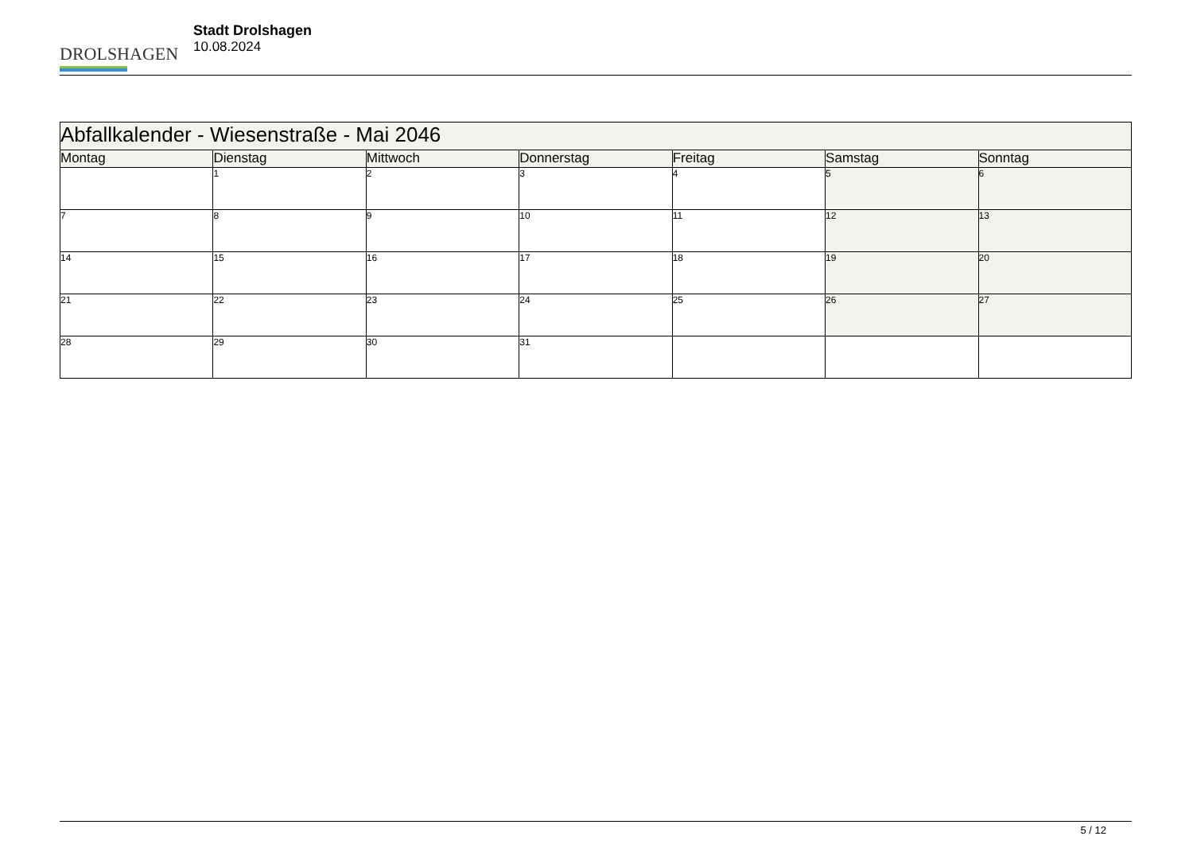DROLSHAGEN
Stadt Drolshagen
10.08.2024
| Abfallkalender - Wiesenstraße - Mai 2046 | | | | | | |
| --- | --- | --- | --- | --- | --- | --- |
| Montag | Dienstag | Mittwoch | Donnerstag | Freitag | Samstag | Sonntag |
| | 1 | 2 | 3 | 4 | 5 | 6 |
| 7 | 8 | 9 | 10 | 11 | 12 | 13 |
| 14 | 15 | 16 | 17 | 18 | 19 | 20 |
| 21 | 22 | 23 | 24 | 25 | 26 | 27 |
| 28 | 29 | 30 | 31 | | | |
5 / 12